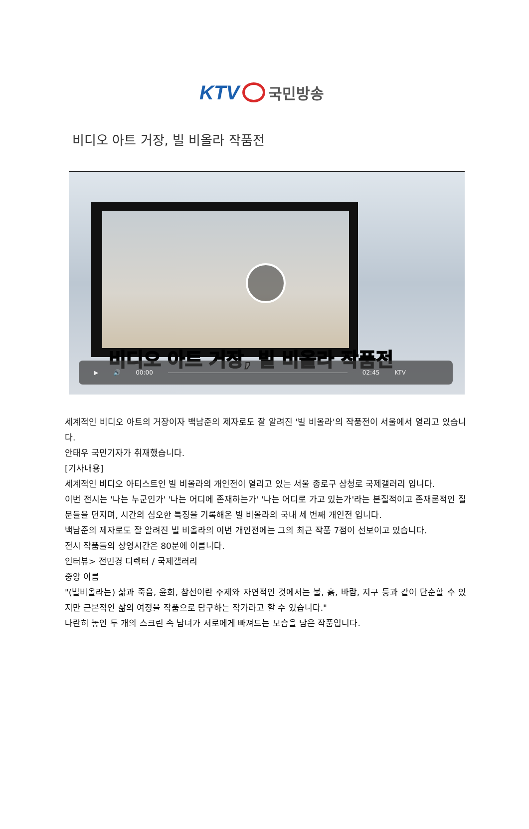KTV 국민방송
비디오 아트 거장, 빌 비올라 작품전
비디오 아트 거장, 빌 비올라 작품전
▶ 🔊 00:00 02:45 KTV
세계적인 비디오 아트의 거장이자 백남준의 제자로도 잘 알려진 '빌 비올라'의 작품전이 서울에서 열리고 있습니다.
안태우 국민기자가 취재했습니다.
[기사내용]
세계적인 비디오 아티스트인 빌 비올라의 개인전이 열리고 있는 서울 종로구 삼청로 국제갤러리 입니다.
이번 전시는 '나는 누군인가' '나는 어디에 존재하는가' '나는 어디로 가고 있는가'라는 본질적이고 존재론적인 질문들을 던지며, 시간의 심오한 특징을 기록해온 빌 비올라의 국내 세 번째 개인전 입니다.
백남준의 제자로도 잘 알려진 빌 비올라의 이번 개인전에는 그의 최근 작품 7점이 선보이고 있습니다.
전시 작품들의 상영시간은 80분에 이릅니다.
인터뷰> 전민경 디렉터 / 국제갤러리
중앙 이름
"(빌비올라는) 삶과 죽음, 윤회, 참선이란 주제와 자연적인 것에서는 불, 흙, 바람, 지구 등과 같이 단순할 수 있지만 근본적인 삶의 여정을 작품으로 탐구하는 작가라고 할 수 있습니다."
나란히 놓인 두 개의 스크린 속 남녀가 서로에게 빠져드는 모습을 담은 작품입니다.